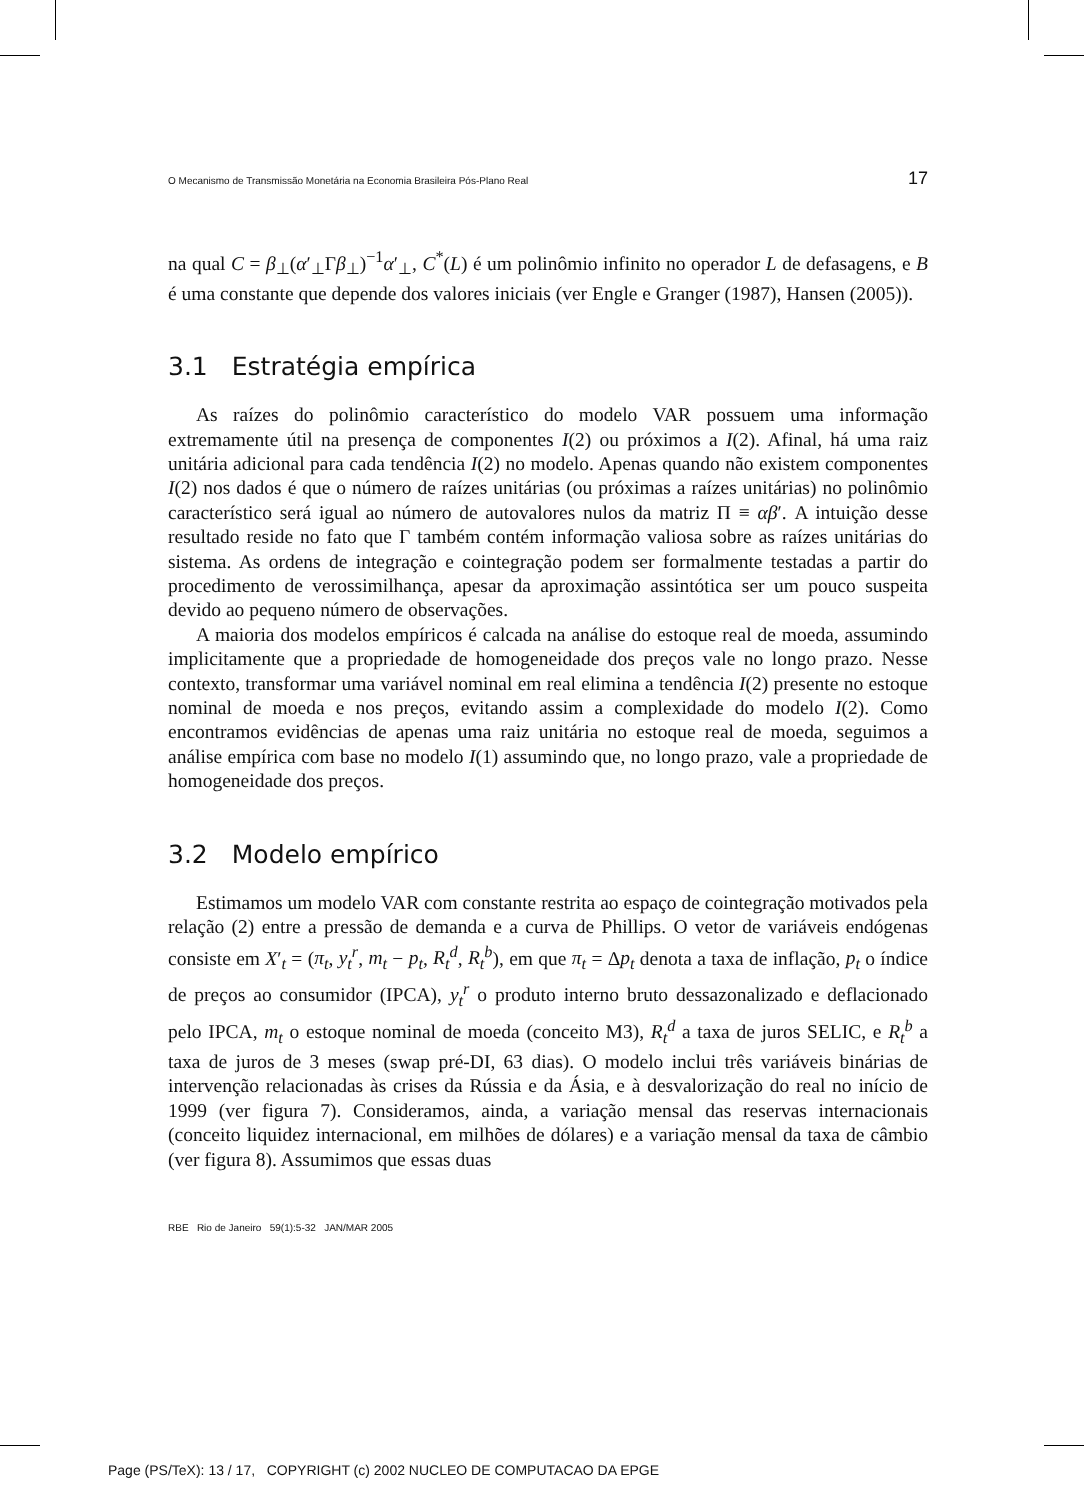O Mecanismo de Transmissão Monetária na Economia Brasileira Pós-Plano Real 17
na qual C = β<sub>⊥</sub>(α′<sub>⊥</sub>Γβ<sub>⊥</sub>)<sup>−1</sup>α′<sub>⊥</sub>, C<sup>*</sup>(L) é um polinômio infinito no operador L de defasagens, e B é uma constante que depende dos valores iniciais (ver Engle e Granger (1987), Hansen (2005)).
3.1 Estratégia empírica
As raízes do polinômio característico do modelo VAR possuem uma informação extremamente útil na presença de componentes I(2) ou próximos a I(2). Afinal, há uma raiz unitária adicional para cada tendência I(2) no modelo. Apenas quando não existem componentes I(2) nos dados é que o número de raízes unitárias (ou próximas a raízes unitárias) no polinômio característico será igual ao número de autovalores nulos da matriz Π ≡ αβ′. A intuição desse resultado reside no fato que Γ também contém informação valiosa sobre as raízes unitárias do sistema. As ordens de integração e cointegração podem ser formalmente testadas a partir do procedimento de verossimilhança, apesar da aproximação assintótica ser um pouco suspeita devido ao pequeno número de observações.
A maioria dos modelos empíricos é calcada na análise do estoque real de moeda, assumindo implicitamente que a propriedade de homogeneidade dos preços vale no longo prazo. Nesse contexto, transformar uma variável nominal em real elimina a tendência I(2) presente no estoque nominal de moeda e nos preços, evitando assim a complexidade do modelo I(2). Como encontramos evidências de apenas uma raiz unitária no estoque real de moeda, seguimos a análise empírica com base no modelo I(1) assumindo que, no longo prazo, vale a propriedade de homogeneidade dos preços.
3.2 Modelo empírico
Estimamos um modelo VAR com constante restrita ao espaço de cointegração motivados pela relação (2) entre a pressão de demanda e a curva de Phillips. O vetor de variáveis endógenas consiste em X′<sub>t</sub> = (π<sub>t</sub>, y<sub>t</sub><sup>r</sup>, m<sub>t</sub> − p<sub>t</sub>, R<sub>t</sub><sup>d</sup>, R<sub>t</sub><sup>b</sup>), em que π<sub>t</sub> = Δp<sub>t</sub> denota a taxa de inflação, p<sub>t</sub> o índice de preços ao consumidor (IPCA), y<sub>t</sub><sup>r</sup> o produto interno bruto dessazonalizado e deflacionado pelo IPCA, m<sub>t</sub> o estoque nominal de moeda (conceito M3), R<sub>t</sub><sup>d</sup> a taxa de juros SELIC, e R<sub>t</sub><sup>b</sup> a taxa de juros de 3 meses (swap pré-DI, 63 dias). O modelo inclui três variáveis binárias de intervenção relacionadas às crises da Rússia e da Ásia, e à desvalorização do real no início de 1999 (ver figura 7). Consideramos, ainda, a variação mensal das reservas internacionais (conceito liquidez internacional, em milhões de dólares) e a variação mensal da taxa de câmbio (ver figura 8). Assumimos que essas duas
RBE Rio de Janeiro 59(1):5-32 JAN/MAR 2005
Page (PS/TeX): 13 / 17, COPYRIGHT (c) 2002 NUCLEO DE COMPUTACAO DA EPGE